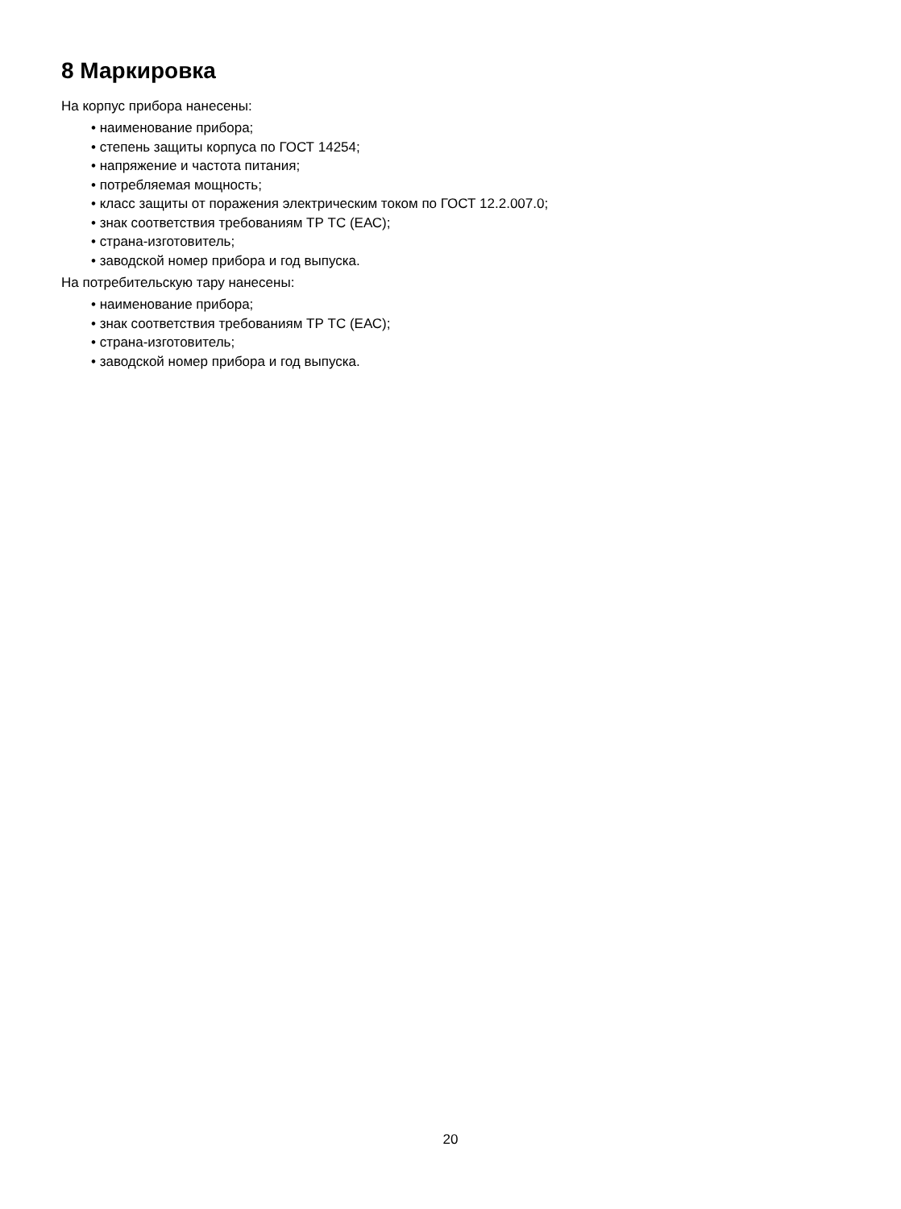8 Маркировка
На корпус прибора нанесены:
• наименование прибора;
• степень защиты корпуса по ГОСТ 14254;
• напряжение и частота питания;
• потребляемая мощность;
• класс защиты от поражения электрическим током по ГОСТ 12.2.007.0;
• знак соответствия требованиям ТР ТС (ЕАС);
• страна-изготовитель;
• заводской номер прибора и год выпуска.
На потребительскую тару нанесены:
• наименование прибора;
• знак соответствия требованиям ТР ТС (ЕАС);
• страна-изготовитель;
• заводской номер прибора и год выпуска.
20